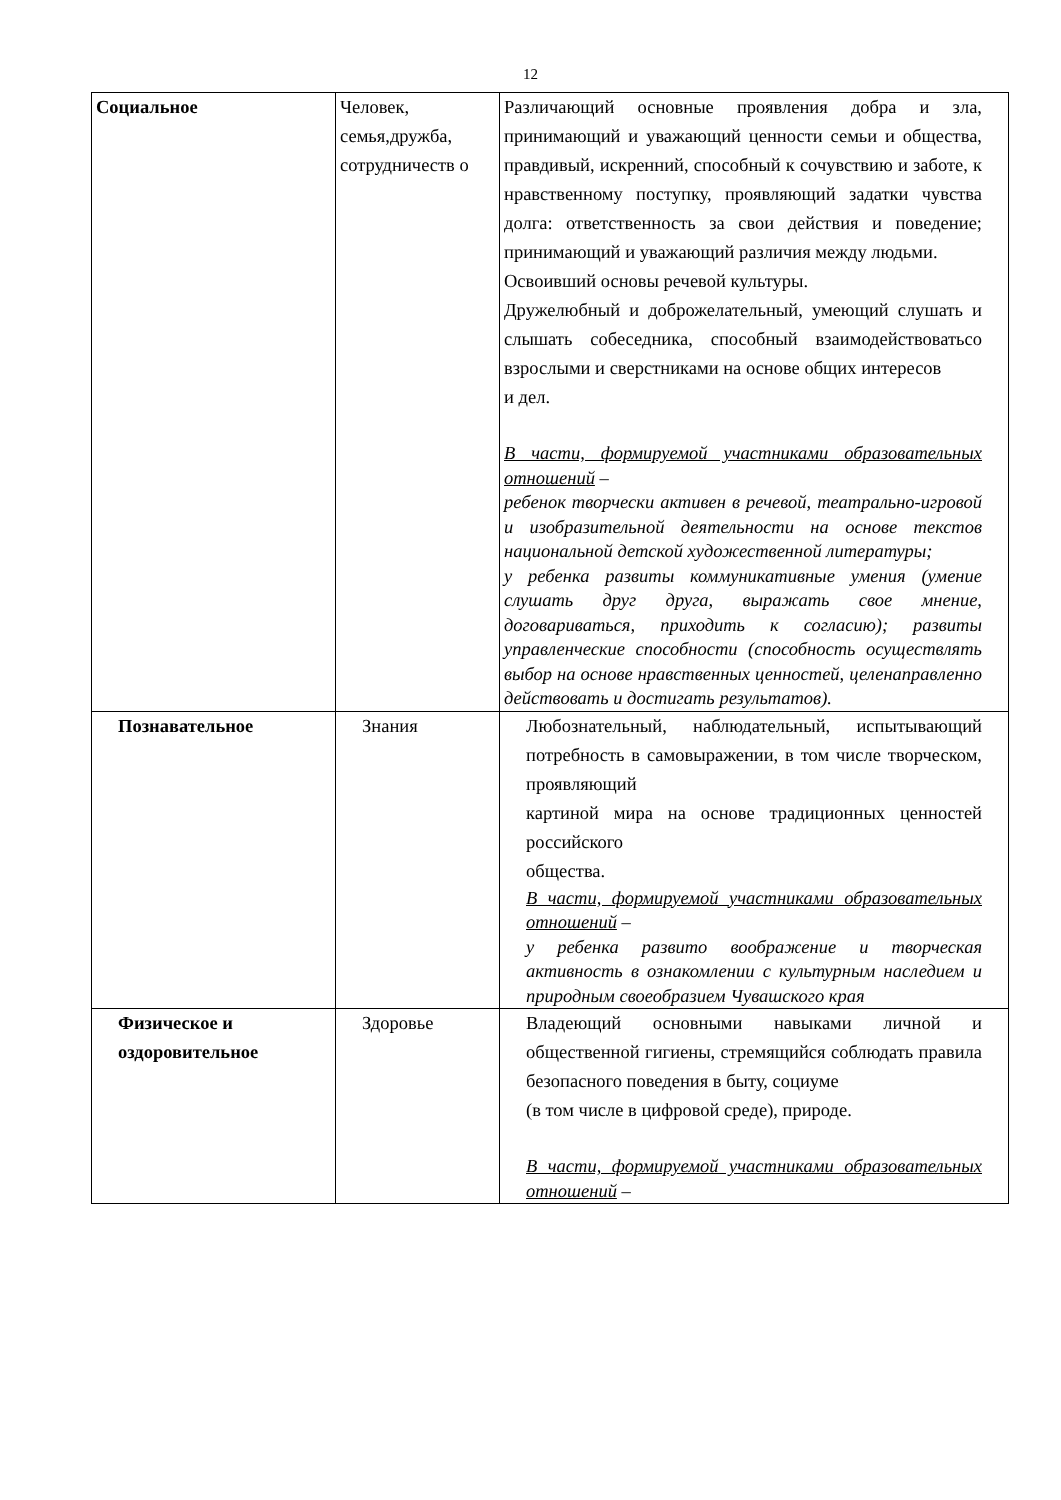12
| Социальное | Человек, семья,дружба, сотрудничеств о | Различающий основные проявления добра и зла, принимающий и уважающий ценности семьи и общества, правдивый, искренний, способный к сочувствию и заботе, к нравственному поступку, проявляющий задатки чувства долга: ответственность за свои действия и поведение; принимающий и уважающий различия между людьми. Освоивший основы речевой культуры. Дружелюбный и доброжелательный, умеющий слушать и слышать собеседника, способный взаимодействоватьсо взрослыми и сверстниками на основе общих интересов и дел. В части, формируемой участниками образовательных отношений – ребенок творчески активен в речевой, театрально-игровой и изобразительной деятельности на основе текстов национальной детской художественной литературы; у ребенка развиты коммуникативные умения (умение слушать друг друга, выражать свое мнение, договариваться, приходить к согласию); развиты управленческие способности (способность осуществлять выбор на основе нравственных ценностей, целенаправленно действовать и достигать результатов). |
| Познавательное | Знания | Любознательный, наблюдательный, испытывающий потребность в самовыражении, в том числе творческом, проявляющий картиной мира на основе традиционных ценностей российского общества. В части, формируемой участниками образовательных отношений – у ребенка развито воображение и творческая активность в ознакомлении с культурным наследием и природным своеобразием Чувашского края |
| Физическое и оздоровительное | Здоровье | Владеющий основными навыками личной и общественной гигиены, стремящийся соблюдать правила безопасного поведения в быту, социуме (в том числе в цифровой среде), природе. В части, формируемой участниками образовательных отношений – |